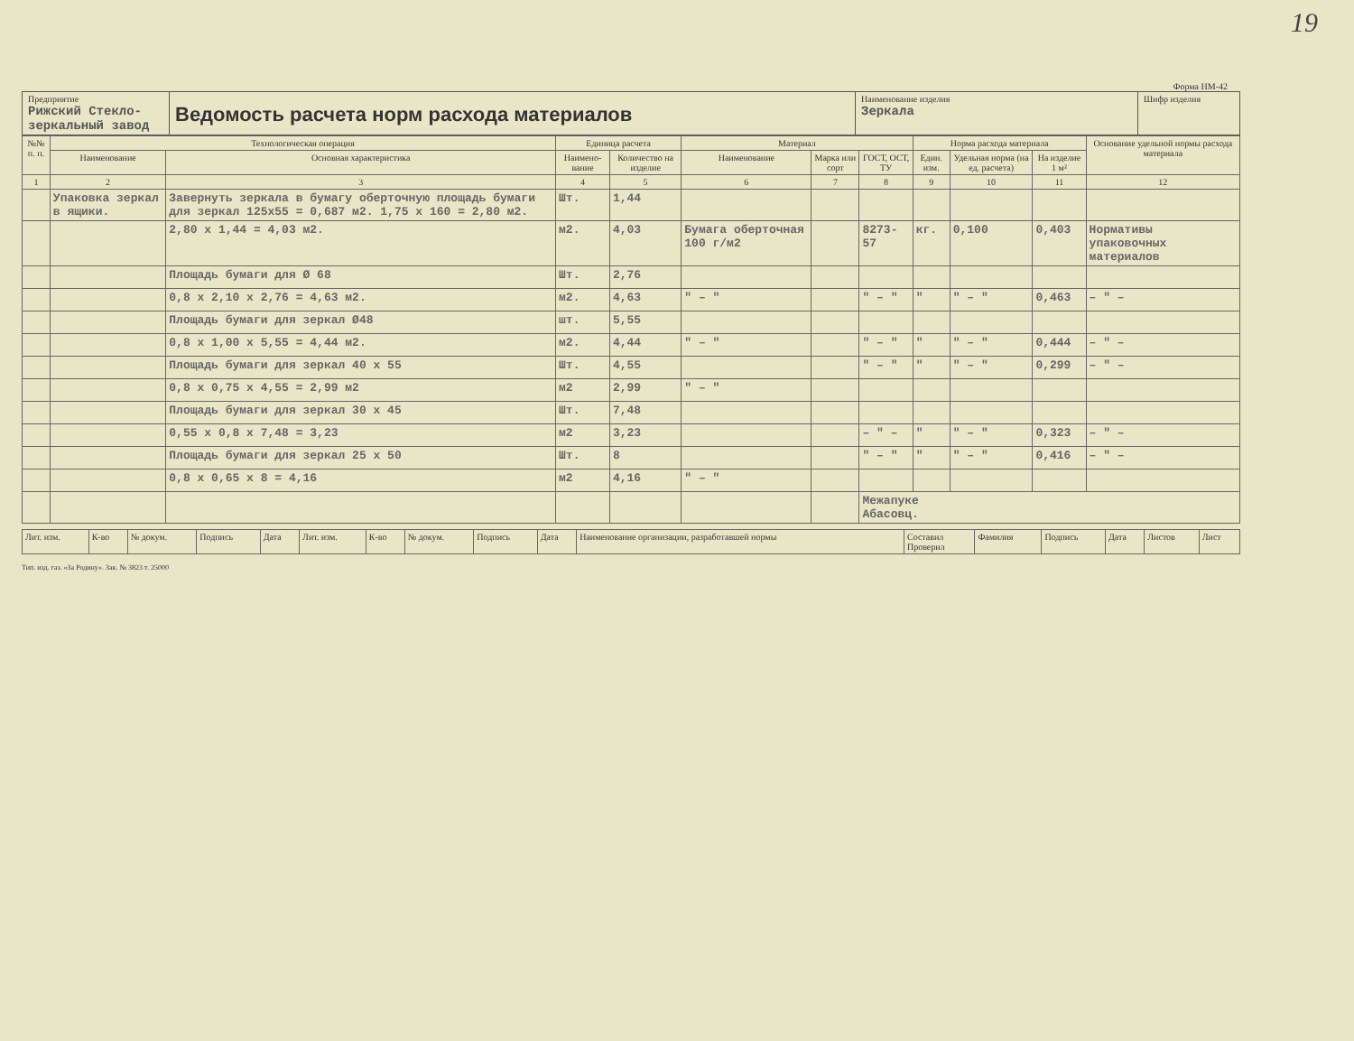19
Форма НМ-42
Предприятие
Рижский Стекло-
зеркальный завод
Ведомость расчета норм расхода материалов
Наименование изделия
Зеркала
Шифр изделия
| №№ п. п. | Технологическая операция | | Единица расчета | | Материал | | | Норма расхода материала | | | Основание удельной нормы расхода материала |
| --- | --- | --- | --- | --- | --- | --- | --- | --- | --- | --- | --- |
| | Наименование | Основная характеристика | Наимено-вание | Количество на изделие | Наименование | Марка или сорт | ГОСТ, ОСТ, ТУ | Един. изм. | Удельная норма (на ед. расчета) | На изделие 1 м² | |
| 1 | 2 | 3 | 4 | 5 | 6 | 7 | 8 | 9 | 10 | 11 | 12 |
| | Упаковка зеркал в ящики. | Завернуть зеркала в бумагу оберточную площадь бумаги для зеркал 125х55 = 0,687 м2. 1,75 х 160 = 2,80 м2. | Шт. | 1,44 | | | | | | | |
| | | 2,80 х 1,44 = 4,03 м2. | м2. | 4,03 | Бумага оберточная 100 г/м2 | | 8273-57 | кг. | 0,100 | 0,403 | Нормативы упаковочных материалов |
| | | Площадь бумаги для Ø 68 | Шт. | 2,76 | | | | | | | |
| | | 0,8 х 2,10 х 2,76 = 4,63 м2. | м2. | 4,63 | " – " | | " – " | " | " – " | 0,463 | – " – |
| | | Площадь бумаги для зеркал Ø48 | шт. | 5,55 | | | | | | | |
| | | 0,8 х 1,00 х 5,55 = 4,44 м2. | м2. | 4,44 | " – " | | " – " | " | " – " | 0,444 | – " – |
| | | Площадь бумаги для зеркал 40 х 55 | Шт. | 4,55 | | | " – " | " | " – " | 0,299 | – " – |
| | | 0,8 х 0,75 х 4,55 = 2,99 м2 | м2 | 2,99 | " – " | | | | | | |
| | | Площадь бумаги для зеркал 30 х 45 | Шт. | 7,48 | | | | | | | |
| | | 0,55 х 0,8 х 7,48 = 3,23 | м2 | 3,23 | | | – " – | " | " – " | 0,323 | – " – |
| | | Площадь бумаги для зеркал 25 х 50 | Шт. | 8 | | | " – " | " | " – " | 0,416 | – " – |
| | | 0,8 х 0,65 х 8 = 4,16 | м2 | 4,16 | " – " | | | | | | |
| | | | | | | | Межапуке Абасовц. | | | | |
| Лит. изм. | К-во | № докум. | Подпись | Дата | Лит. изм. | К-во | № докум. | Подпись | Дата | Наименование организации, разработавшей нормы | Составил Проверил | Фамилия | Подпись | Дата | Листов | Лист |
Тип. изд. газ. «За Родину». Зак. № 3823 т. 25000